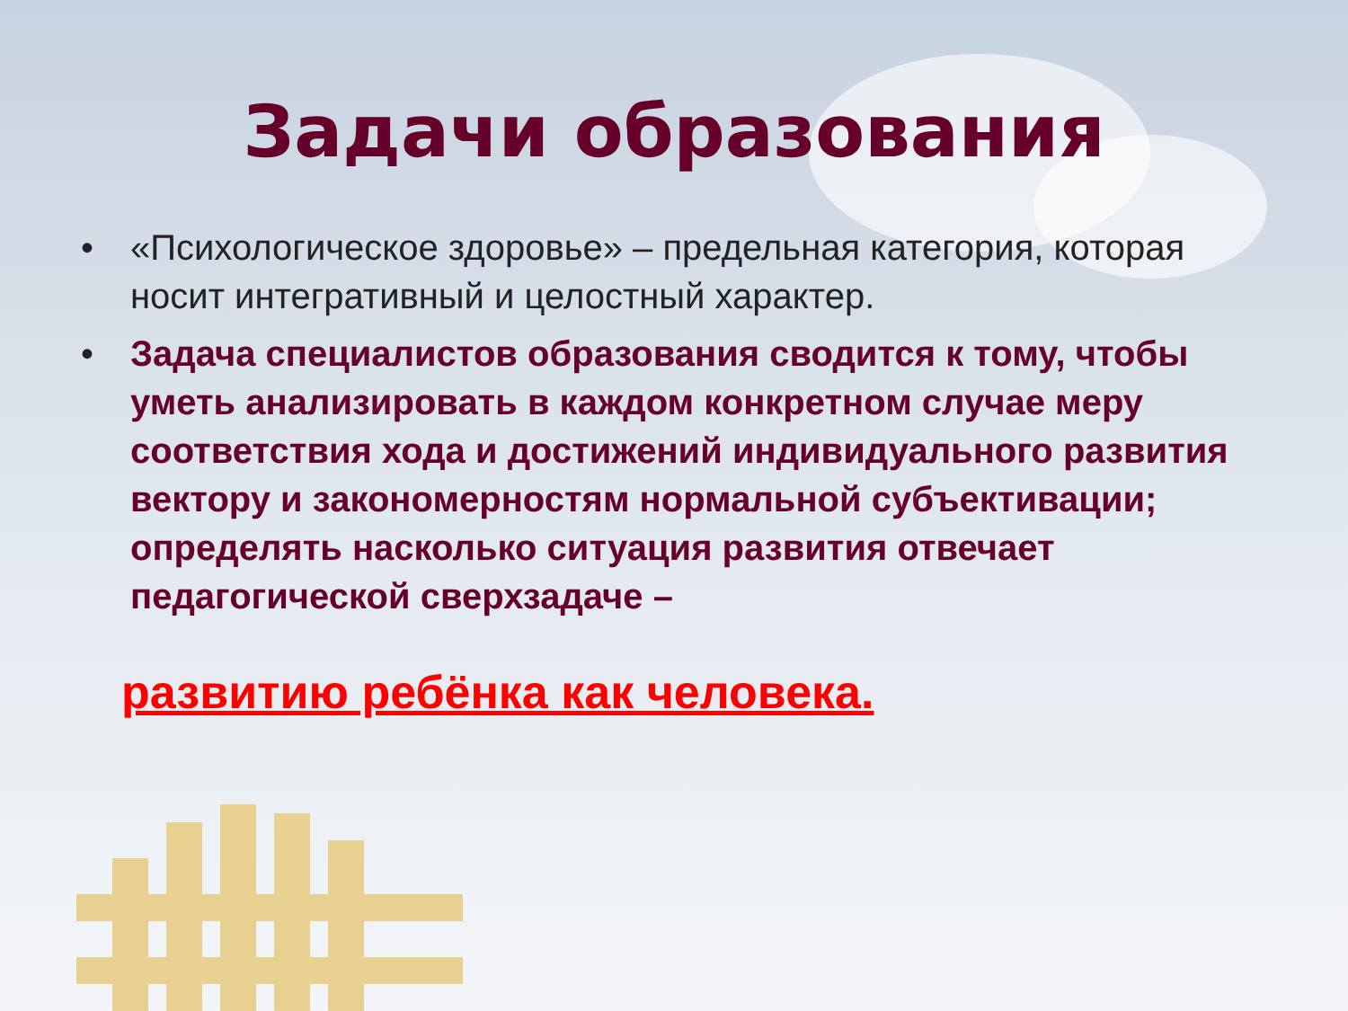Задачи образования
• «Психологическое здоровье» – предельная категория, которая носит интегративный и целостный характер.
• Задача специалистов образования сводится к тому, чтобы уметь анализировать в каждом конкретном случае меру соответствия хода и достижений индивидуального развития вектору и закономерностям нормальной субъективации; определять насколько ситуация развития отвечает педагогической сверхзадаче –
развитию ребёнка как человека.